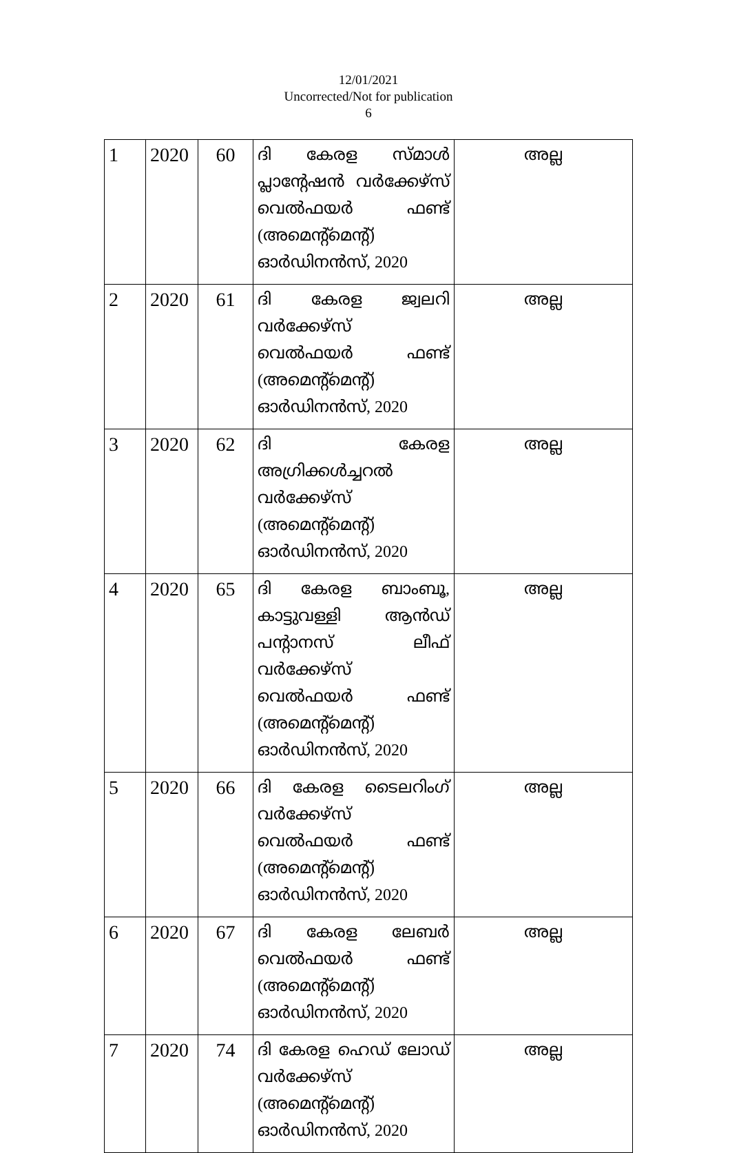12/01/2021
Uncorrected/Not for publication
6
| 1 | 2020 | 60 | ദി കേരള സ്മാൾ പ്ലാന്റേഷൻ വർക്കേഴ്സ് വെൽഫയർ ഫണ്ട് (അമെന്റ്മെന്റ്) ഓർഡിനൻസ്, 2020 | അല്ല |
| 2 | 2020 | 61 | ദി കേരള ജ്വലറി വർക്കേഴ്സ് വെൽഫയർ ഫണ്ട് (അമെന്റ്മെന്റ്) ഓർഡിനൻസ്, 2020 | അല്ല |
| 3 | 2020 | 62 | ദി കേരള അഗ്രിക്കൾച്ചറൽ വർക്കേഴ്സ് (അമെന്റ്മെന്റ്) ഓർഡിനൻസ്, 2020 | അല്ല |
| 4 | 2020 | 65 | ദി കേരള ബാംബൂ, കാട്ടുവള്ളി ആൻഡ് പന്റാനസ് ലീഫ് വർക്കേഴ്സ് വെൽഫയർ ഫണ്ട് (അമെന്റ്മെന്റ്) ഓർഡിനൻസ്, 2020 | അല്ല |
| 5 | 2020 | 66 | ദി കേരള ടൈലറിംഗ് വർക്കേഴ്സ് വെൽഫയർ ഫണ്ട് (അമെന്റ്മെന്റ്) ഓർഡിനൻസ്, 2020 | അല്ല |
| 6 | 2020 | 67 | ദി കേരള ലേബർ വെൽഫയർ ഫണ്ട് (അമെന്റ്മെന്റ്) ഓർഡിനൻസ്, 2020 | അല്ല |
| 7 | 2020 | 74 | ദി കേരള ഹെഡ് ലോഡ് വർക്കേഴ്സ് (അമെന്റ്മെന്റ്) ഓർഡിനൻസ്, 2020 | അല്ല |